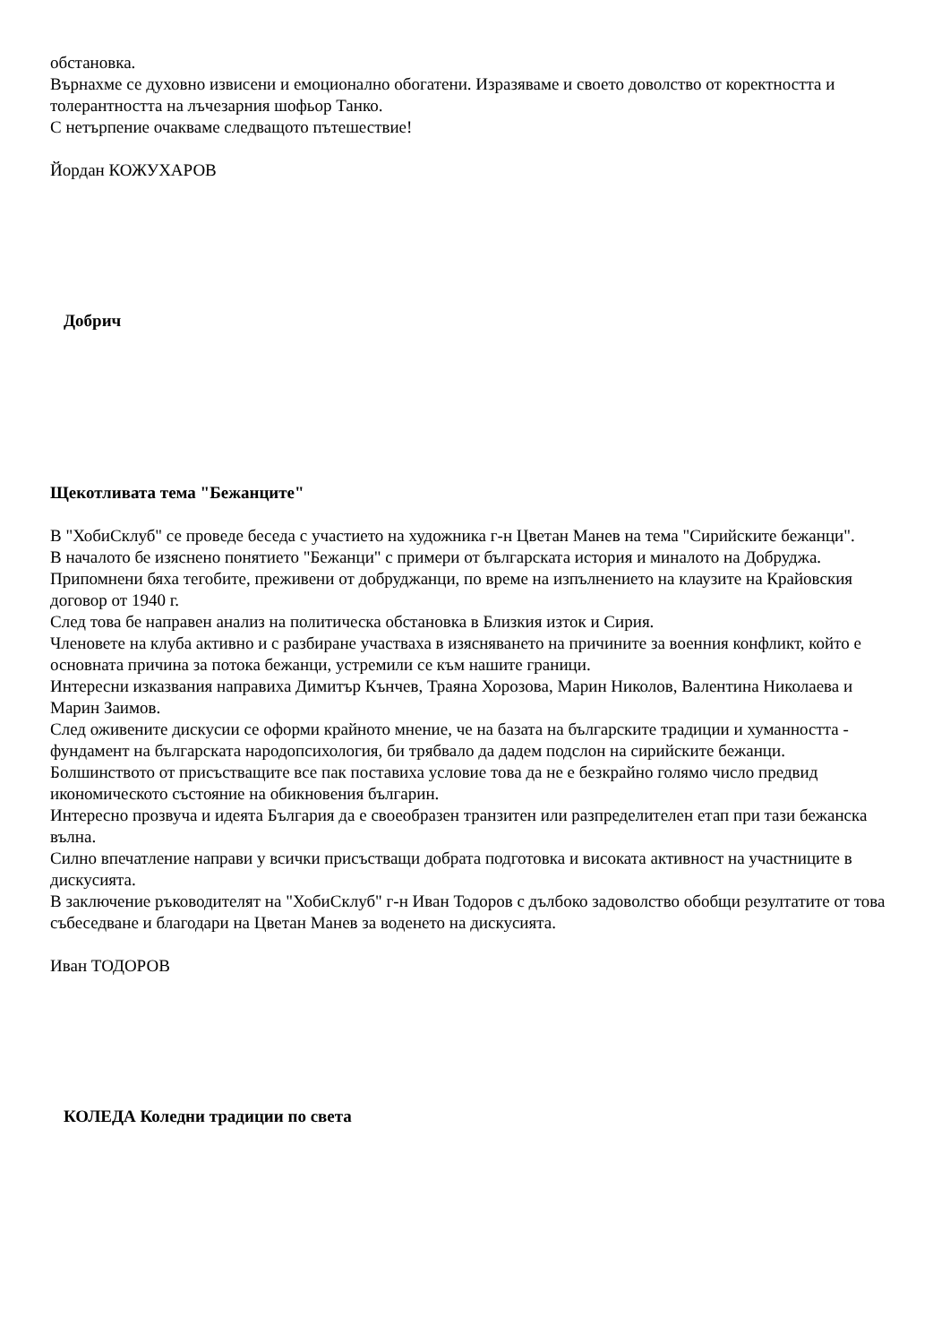обстановка.
Върнахме се духовно извисени и емоционално обогатени. Изразяваме и своето доволство от коректността и толерантността на лъчезарния шофьор Танко.
С нетърпение очакваме следващото пътешествие!
Йордан КОЖУХАРОВ
Добрич
Щекотливата тема "Бежанците"
В "ХобиСклуб" се проведе беседа с участието на художника г-н Цветан Манев на тема "Сирийските бежанци".
В началото бе изяснено понятието "Бежанци" с примери от българската история и миналото на Добруджа. Припомнени бяха тегобите, преживени от добруджанци, по време на изпълнението на клаузите на Крайовския договор от 1940 г.
След това бе направен анализ на политическа обстановка в Близкия изток и Сирия.
Членовете на клуба активно и с разбиране участваха в изясняването на причините за военния конфликт, който е основната причина за потока бежанци, устремили се към нашите граници.
Интересни изказвания направиха Димитър Кънчев, Траяна Хорозова, Марин Николов, Валентина Николаева и Марин Заимов.
След оживените дискусии се оформи крайното мнение, че на базата на българските традиции и хуманността - фундамент на българската народопсихология, би трябвало да дадем подслон на сирийските бежанци.
Болшинството от присъстващите все пак поставиха условие това да не е безкрайно голямо число предвид икономическото състояние на обикновения българин.
Интересно прозвуча и идеята България да е своеобразен транзитен или разпределителен етап при тази бежанска вълна.
Силно впечатление направи у всички присъстващи добрата подготовка и високата активност на участниците в дискусията.
В заключение ръководителят на "ХобиСклуб" г-н Иван Тодоров с дълбоко задоволство обобщи резултатите от това събеседване и благодари на Цветан Манев за воденето на дискусията.
Иван ТОДОРОВ
КОЛЕДА Коледни традиции по света